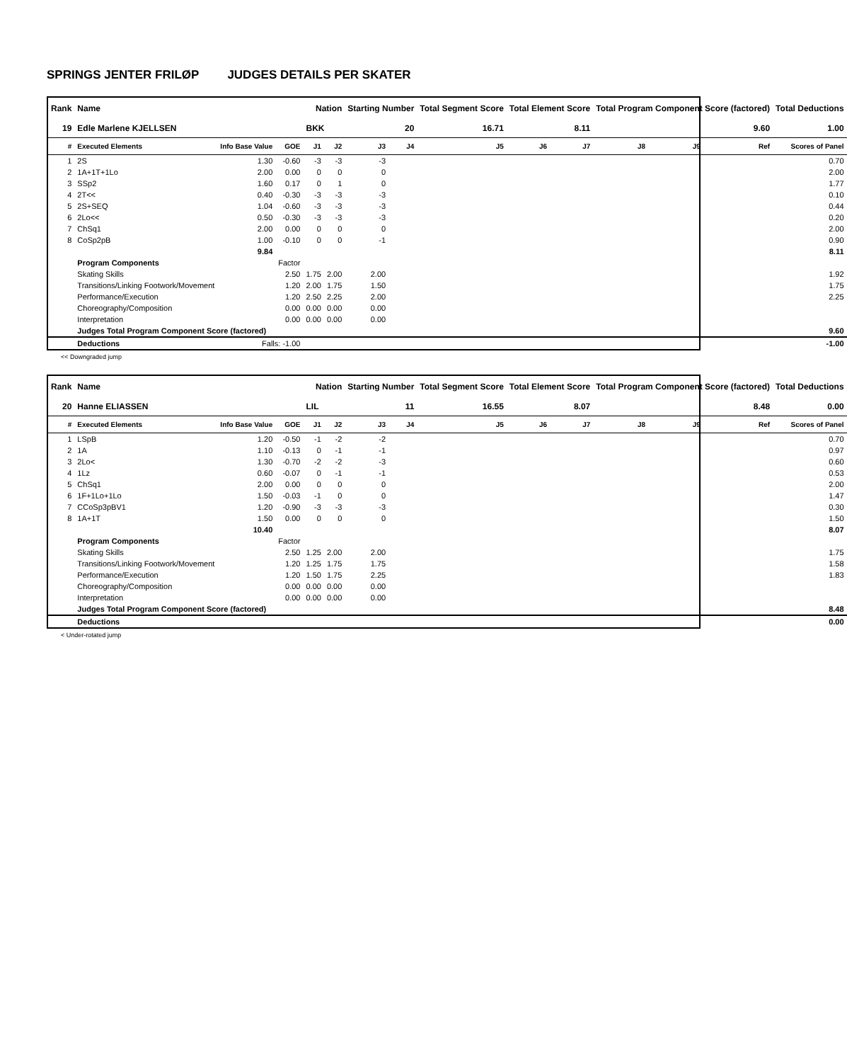SPRINGS JENTER FRILØP JUDGES DETAILS PER SKATER
| Rank | Name | | | Nation | | Starting Number | | Total Segment Score | Total Element Score | | Total Program Component Score (factored) | | | Total Deductions |
| --- | --- | --- | --- | --- | --- | --- | --- | --- | --- | --- | --- | --- | --- | --- |
| 19 | Edle Marlene KJELLSEN | | | BKK | | 20 | | 16.71 | 8.11 | | 9.60 | | | 1.00 |
| # | Executed Elements | Info Base Value | GOE | J1 | J2 | J3 | J4 | J5 | J6 | J7 | J8 | J9 | Ref | Scores of Panel |
| 1 | 2S | 1.30 | -0.60 | -3 | -3 | -3 | | | | | | | | 0.70 |
| 2 | 1A+1T+1Lo | 2.00 | 0.00 | 0 | 0 | 0 | | | | | | | | 2.00 |
| 3 | SSp2 | 1.60 | 0.17 | 0 | 1 | 0 | | | | | | | | 1.77 |
| 4 | 2T<< | 0.40 | -0.30 | -3 | -3 | -3 | | | | | | | | 0.10 |
| 5 | 2S+SEQ | 1.04 | -0.60 | -3 | -3 | -3 | | | | | | | | 0.44 |
| 6 | 2Lo<< | 0.50 | -0.30 | -3 | -3 | -3 | | | | | | | | 0.20 |
| 7 | ChSq1 | 2.00 | 0.00 | 0 | 0 | 0 | | | | | | | | 2.00 |
| 8 | CoSp2pB | 1.00 | -0.10 | 0 | 0 | -1 | | | | | | | | 0.90 |
| | | 9.84 | | | | | | | | | | | | 8.11 |
| | Program Components | | Factor | | | | | | | | | | | |
| | Skating Skills | | 2.50 | 1.75 | 2.00 | 2.00 | | | | | | | | 1.92 |
| | Transitions/Linking Footwork/Movement | | 1.20 | 2.00 | 1.75 | 1.50 | | | | | | | | 1.75 |
| | Performance/Execution | | 1.20 | 2.50 | 2.25 | 2.00 | | | | | | | | 2.25 |
| | Choreography/Composition | | 0.00 | 0.00 | 0.00 | 0.00 | | | | | | | | |
| | Interpretation | | 0.00 | 0.00 | 0.00 | 0.00 | | | | | | | | |
| | Judges Total Program Component Score (factored) | | | | | | | | | | | | | 9.60 |
| | Deductions | Falls: -1.00 | | | | | | | | | | | | -1.00 |
<< Downgraded jump
| Rank | Name | | | Nation | | Starting Number | | Total Segment Score | Total Element Score | | Total Program Component Score (factored) | | | Total Deductions |
| --- | --- | --- | --- | --- | --- | --- | --- | --- | --- | --- | --- | --- | --- | --- |
| 20 | Hanne ELIASSEN | | | LIL | | 11 | | 16.55 | 8.07 | | 8.48 | | | 0.00 |
| # | Executed Elements | Info Base Value | GOE | J1 | J2 | J3 | J4 | J5 | J6 | J7 | J8 | J9 | Ref | Scores of Panel |
| 1 | LSpB | 1.20 | -0.50 | -1 | -2 | -2 | | | | | | | | 0.70 |
| 2 | 1A | 1.10 | -0.13 | 0 | -1 | -1 | | | | | | | | 0.97 |
| 3 | 2Lo< | 1.30 | -0.70 | -2 | -2 | -3 | | | | | | | | 0.60 |
| 4 | 1Lz | 0.60 | -0.07 | 0 | -1 | -1 | | | | | | | | 0.53 |
| 5 | ChSq1 | 2.00 | 0.00 | 0 | 0 | 0 | | | | | | | | 2.00 |
| 6 | 1F+1Lo+1Lo | 1.50 | -0.03 | -1 | 0 | 0 | | | | | | | | 1.47 |
| 7 | CCoSp3pBV1 | 1.20 | -0.90 | -3 | -3 | -3 | | | | | | | | 0.30 |
| 8 | 1A+1T | 1.50 | 0.00 | 0 | 0 | 0 | | | | | | | | 1.50 |
| | | 10.40 | | | | | | | | | | | | 8.07 |
| | Program Components | | Factor | | | | | | | | | | | |
| | Skating Skills | | 2.50 | 1.25 | 2.00 | 2.00 | | | | | | | | 1.75 |
| | Transitions/Linking Footwork/Movement | | 1.20 | 1.25 | 1.75 | 1.75 | | | | | | | | 1.58 |
| | Performance/Execution | | 1.20 | 1.50 | 1.75 | 2.25 | | | | | | | | 1.83 |
| | Choreography/Composition | | 0.00 | 0.00 | 0.00 | 0.00 | | | | | | | | |
| | Interpretation | | 0.00 | 0.00 | 0.00 | 0.00 | | | | | | | | |
| | Judges Total Program Component Score (factored) | | | | | | | | | | | | | 8.48 |
| | Deductions | | | | | | | | | | | | | 0.00 |
< Under-rotated jump